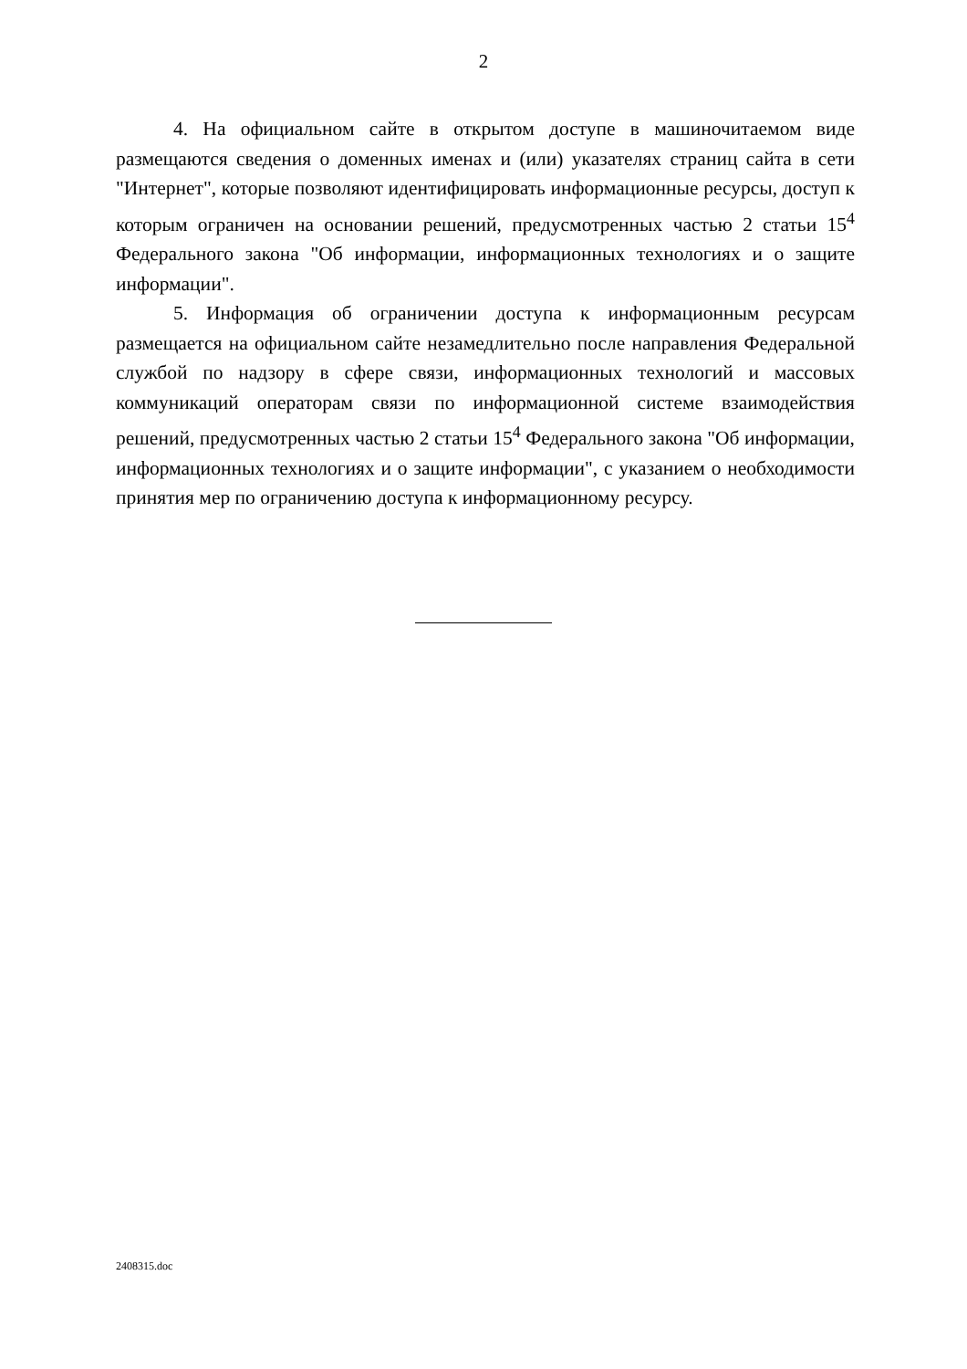2
4. На официальном сайте в открытом доступе в машиночитаемом виде размещаются сведения о доменных именах и (или) указателях страниц сайта в сети "Интернет", которые позволяют идентифицировать информационные ресурсы, доступ к которым ограничен на основании решений, предусмотренных частью 2 статьи 15<sup>4</sup> Федерального закона "Об информации, информационных технологиях и о защите информации".
5. Информация об ограничении доступа к информационным ресурсам размещается на официальном сайте незамедлительно после направления Федеральной службой по надзору в сфере связи, информационных технологий и массовых коммуникаций операторам связи по информационной системе взаимодействия решений, предусмотренных частью 2 статьи 15<sup>4</sup> Федерального закона "Об информации, информационных технологиях и о защите информации", с указанием о необходимости принятия мер по ограничению доступа к информационному ресурсу.
2408315.doc